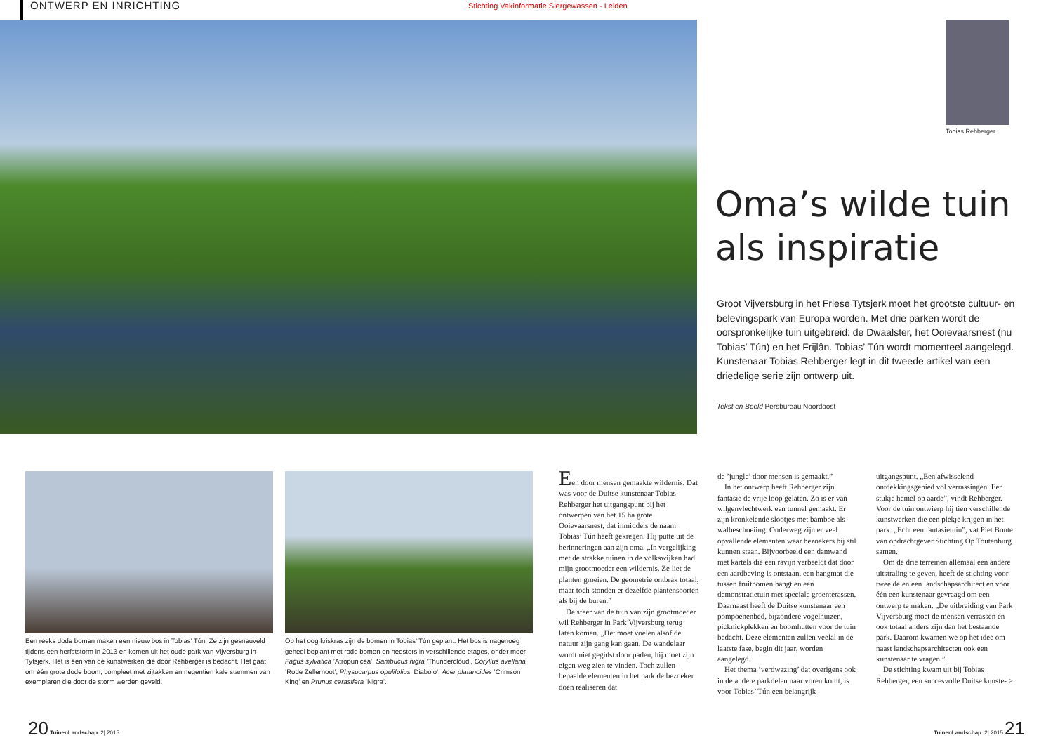ONTWERP EN INRICHTING
Stichting Vakinformatie Siergewassen - Leiden
Tobias Rehberger
Oma’s wilde tuin als inspiratie
Groot Vijversburg in het Friese Tytsjerk moet het grootste cultuur- en belevingspark van Europa worden. Met drie parken wordt de oorspronkelijke tuin uitgebreid: de Dwaalster, het Ooievaarsnest (nu Tobias’ Tún) en het Frijlân. Tobias’ Tún wordt momenteel aangelegd. Kunstenaar Tobias Rehberger legt in dit tweede artikel van een driedelige serie zijn ontwerp uit.
Tekst en Beeld Persbureau Noordoost
Een reeks dode bomen maken een nieuw bos in Tobias’ Tún. Ze zijn gesneuveld tijdens een herfststorm in 2013 en komen uit het oude park van Vijversburg in Tytsjerk. Het is één van de kunstwerken die door Rehberger is bedacht. Het gaat om één grote dode boom, compleet met zijtakken en negentien kale stammen van exemplaren die door de storm werden geveld.
Op het oog kriskras zijn de bomen in Tobias’ Tún geplant. Het bos is nagenoeg geheel beplant met rode bomen en heesters in verschillende etages, onder meer Fagus sylvatica ’Atropunicea’, Sambucus nigra ’Thundercloud’, Coryllus avellana ’Rode Zellernoot’, Physocarpus opulifolius ’Diabolo’, Acer platanoides ’Crimson King’ en Prunus cerasifera ’Nigra’.
Een door mensen gemaakte wildernis. Dat was voor de Duitse kunstenaar Tobias Rehberger het uitgangspunt bij het ontwerpen van het 15 ha grote Ooievaarsnest, dat inmiddels de naam Tobias’ Tún heeft gekregen. Hij putte uit de herinneringen aan zijn oma. „In vergelijking met de strakke tuinen in de volkswijken had mijn grootmoeder een wildernis. Ze liet de planten groeien. De geometrie ontbrak totaal, maar toch stonden er dezelfde plantensoorten als bij de buren.”
De sfeer van de tuin van zijn grootmoeder wil Rehberger in Park Vijversburg terug laten komen. „Het moet voelen alsof de natuur zijn gang kan gaan. De wandelaar wordt niet gegidst door paden, hij moet zijn eigen weg zien te vinden. Toch zullen bepaalde elementen in het park de bezoeker doen realiseren dat
de ’jungle’ door mensen is gemaakt.”
In het ontwerp heeft Rehberger zijn fantasie de vrije loop gelaten. Zo is er van wilgenvlechtwerk een tunnel gemaakt. Er zijn kronkelende slootjes met bamboe als walbeschoeiing. Onderweg zijn er veel opvallende elementen waar bezoekers bij stil kunnen staan. Bijvoorbeeld een damwand met kartels die een ravijn verbeeldt dat door een aardbeving is ontstaan, een hangmat die tussen fruitbomen hangt en een demonstratietuin met speciale groenterassen. Daarnaast heeft de Duitse kunstenaar een pompoenenbed, bijzondere vogelhuizen, picknickplekken en boomhutten voor de tuin bedacht. Deze elementen zullen veelal in de laatste fase, begin dit jaar, worden aangelegd.
Het thema ’verdwazing’ dat overigens ook in de andere parkdelen naar voren komt, is voor Tobias’ Tún een belangrijk
uitgangspunt. „Een afwisselend ontdekkingsgebied vol verrassingen. Een stukje hemel op aarde”, vindt Rehberger. Voor de tuin ontwierp hij tien verschillende kunstwerken die een plekje krijgen in het park. „Echt een fantasietuin”, vat Piet Bonte van opdrachtgever Stichting Op Toutenburg samen.
Om de drie terreinen allemaal een andere uitstraling te geven, heeft de stichting voor twee delen een landschapsarchitect en voor één een kunstenaar gevraagd om een ontwerp te maken. „De uitbreiding van Park Vijversburg moet de mensen verrassen en ook totaal anders zijn dan het bestaande park. Daarom kwamen we op het idee om naast landschapsarchitecten ook een kunstenaar te vragen.”
De stichting kwam uit bij Tobias Rehberger, een succesvolle Duitse kunste- >
20 TuinenLandschap |2| 2015
TuinenLandschap |2| 2015 21